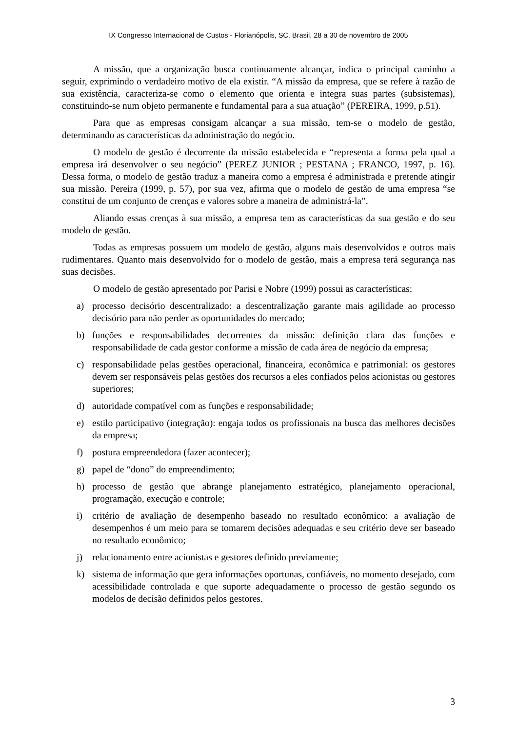IX Congresso Internacional de Custos - Florianópolis, SC, Brasil, 28 a 30 de novembro de 2005
A missão, que a organização busca continuamente alcançar, indica o principal caminho a seguir, exprimindo o verdadeiro motivo de ela existir. “A missão da empresa, que se refere à razão de sua existência, caracteriza-se como o elemento que orienta e integra suas partes (subsistemas), constituindo-se num objeto permanente e fundamental para a sua atuação” (PEREIRA, 1999, p.51).
Para que as empresas consigam alcançar a sua missão, tem-se o modelo de gestão, determinando as características da administração do negócio.
O modelo de gestão é decorrente da missão estabelecida e “representa a forma pela qual a empresa irá desenvolver o seu negócio” (PEREZ JUNIOR ; PESTANA ; FRANCO, 1997, p. 16). Dessa forma, o modelo de gestão traduz a maneira como a empresa é administrada e pretende atingir sua missão. Pereira (1999, p. 57), por sua vez, afirma que o modelo de gestão de uma empresa “se constitui de um conjunto de crenças e valores sobre a maneira de administrá-la”.
Aliando essas crenças à sua missão, a empresa tem as características da sua gestão e do seu modelo de gestão.
Todas as empresas possuem um modelo de gestão, alguns mais desenvolvidos e outros mais rudimentares. Quanto mais desenvolvido for o modelo de gestão, mais a empresa terá segurança nas suas decisões.
O modelo de gestão apresentado por Parisi e Nobre (1999) possui as características:
a) processo decisório descentralizado: a descentralização garante mais agilidade ao processo decisório para não perder as oportunidades do mercado;
b) funções e responsabilidades decorrentes da missão: definição clara das funções e responsabilidade de cada gestor conforme a missão de cada área de negócio da empresa;
c) responsabilidade pelas gestões operacional, financeira, econômica e patrimonial: os gestores devem ser responsáveis pelas gestões dos recursos a eles confiados pelos acionistas ou gestores superiores;
d) autoridade compatível com as funções e responsabilidade;
e) estilo participativo (integração): engaja todos os profissionais na busca das melhores decisões da empresa;
f) postura empreendedora (fazer acontecer);
g) papel de “dono” do empreendimento;
h) processo de gestão que abrange planejamento estratégico, planejamento operacional, programação, execução e controle;
i) critério de avaliação de desempenho baseado no resultado econômico: a avaliação de desempenhos é um meio para se tomarem decisões adequadas e seu critério deve ser baseado no resultado econômico;
j) relacionamento entre acionistas e gestores definido previamente;
k) sistema de informação que gera informações oportunas, confiáveis, no momento desejado, com acessibilidade controlada e que suporte adequadamente o processo de gestão segundo os modelos de decisão definidos pelos gestores.
3